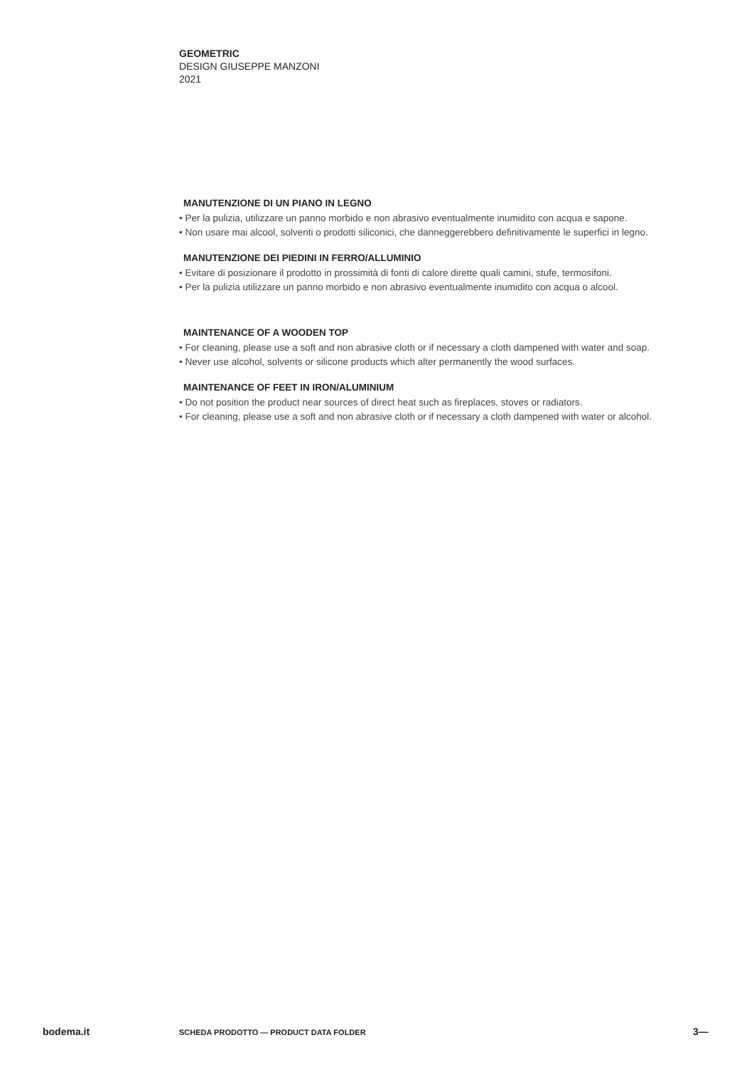GEOMETRIC
DESIGN GIUSEPPE MANZONI
2021
MANUTENZIONE DI UN PIANO IN LEGNO
• Per la pulizia, utilizzare un panno morbido e non abrasivo eventualmente inumidito con acqua e sapone.
• Non usare mai alcool, solventi o prodotti siliconici, che danneggerebbero definitivamente le superfici in legno.
MANUTENZIONE DEI PIEDINI IN FERRO/ALLUMINIO
• Evitare di posizionare il prodotto in prossimità di fonti di calore dirette quali camini, stufe, termosifoni.
• Per la pulizia utilizzare un panno morbido e non abrasivo eventualmente inumidito con acqua o alcool.
MAINTENANCE OF A WOODEN TOP
• For cleaning, please use a soft and non abrasive cloth or if necessary a cloth dampened with water and soap.
• Never use alcohol, solvents or silicone products which alter permanently the wood surfaces.
MAINTENANCE OF FEET IN IRON/ALUMINIUM
• Do not position the product near sources of direct heat such as fireplaces, stoves or radiators.
• For cleaning, please use a soft and non abrasive cloth or if necessary a cloth dampened with water or alcohol.
bodema.it SCHEDA PRODOTTO — PRODUCT DATA FOLDER 3—